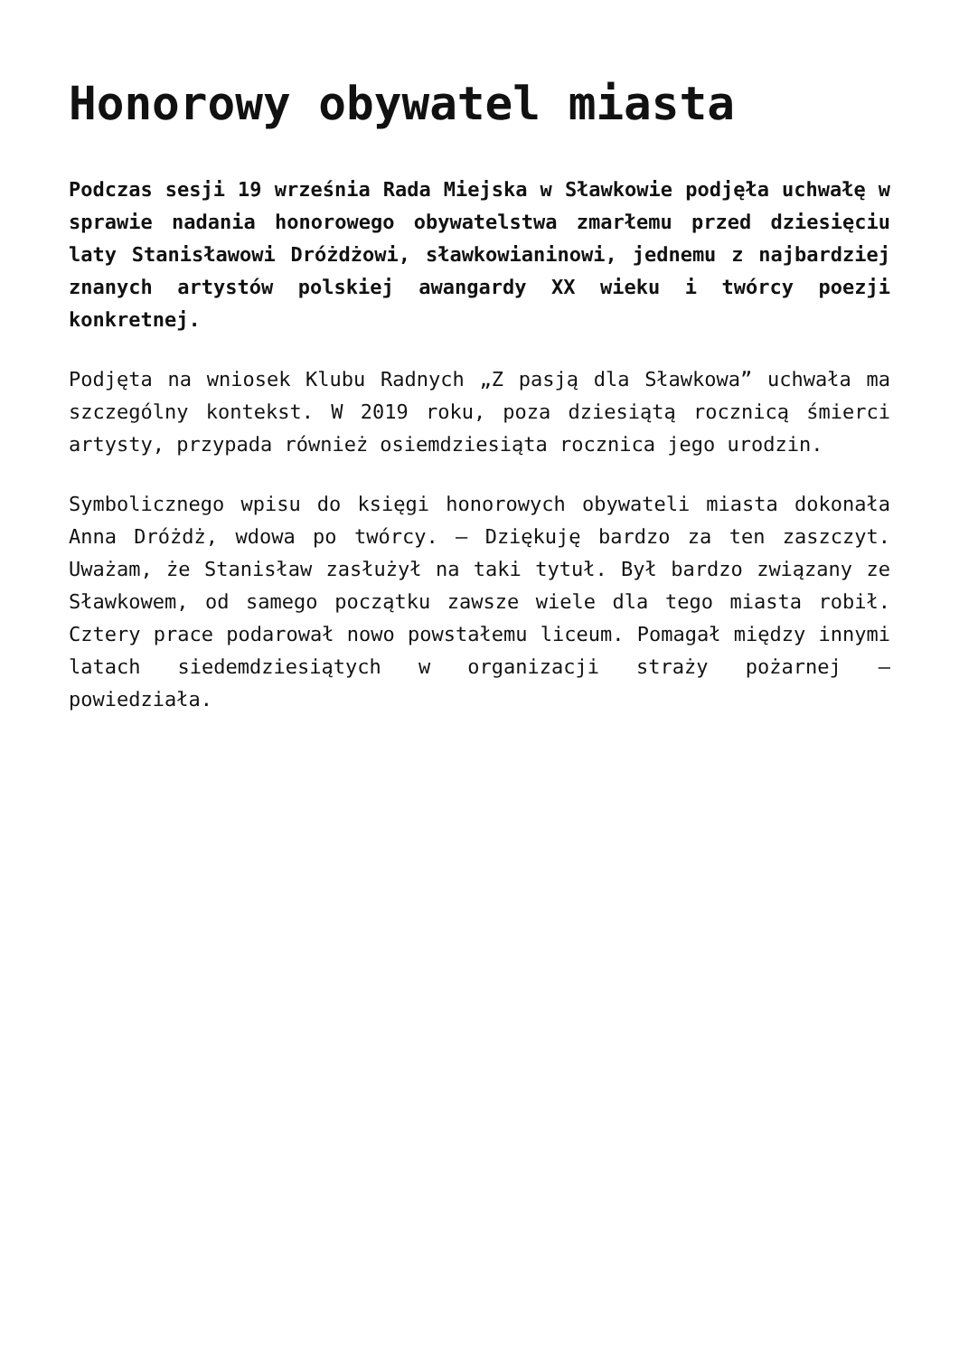Honorowy obywatel miasta
Podczas sesji 19 września Rada Miejska w Sławkowie podjęła uchwałę w sprawie nadania honorowego obywatelstwa zmarłemu przed dziesięciu laty Stanisławowi Dróżdżowi, sławkowianinowi, jednemu z najbardziej znanych artystów polskiej awangardy XX wieku i twórcy poezji konkretnej.
Podjęta na wniosek Klubu Radnych „Z pasją dla Sławkowa” uchwała ma szczególny kontekst. W 2019 roku, poza dziesiątą rocznicą śmierci artysty, przypada również osiemdziesiąta rocznica jego urodzin.
Symbolicznego wpisu do księgi honorowych obywateli miasta dokonała Anna Dróżdż, wdowa po twórcy. – Dziękuję bardzo za ten zaszczyt. Uważam, że Stanisław zasłużył na taki tytuł. Był bardzo związany ze Sławkowem, od samego początku zawsze wiele dla tego miasta robił. Cztery prace podarował nowo powstałemu liceum. Pomagał między innymi latach siedemdziesiątych w organizacji straży pożarnej – powiedziała.